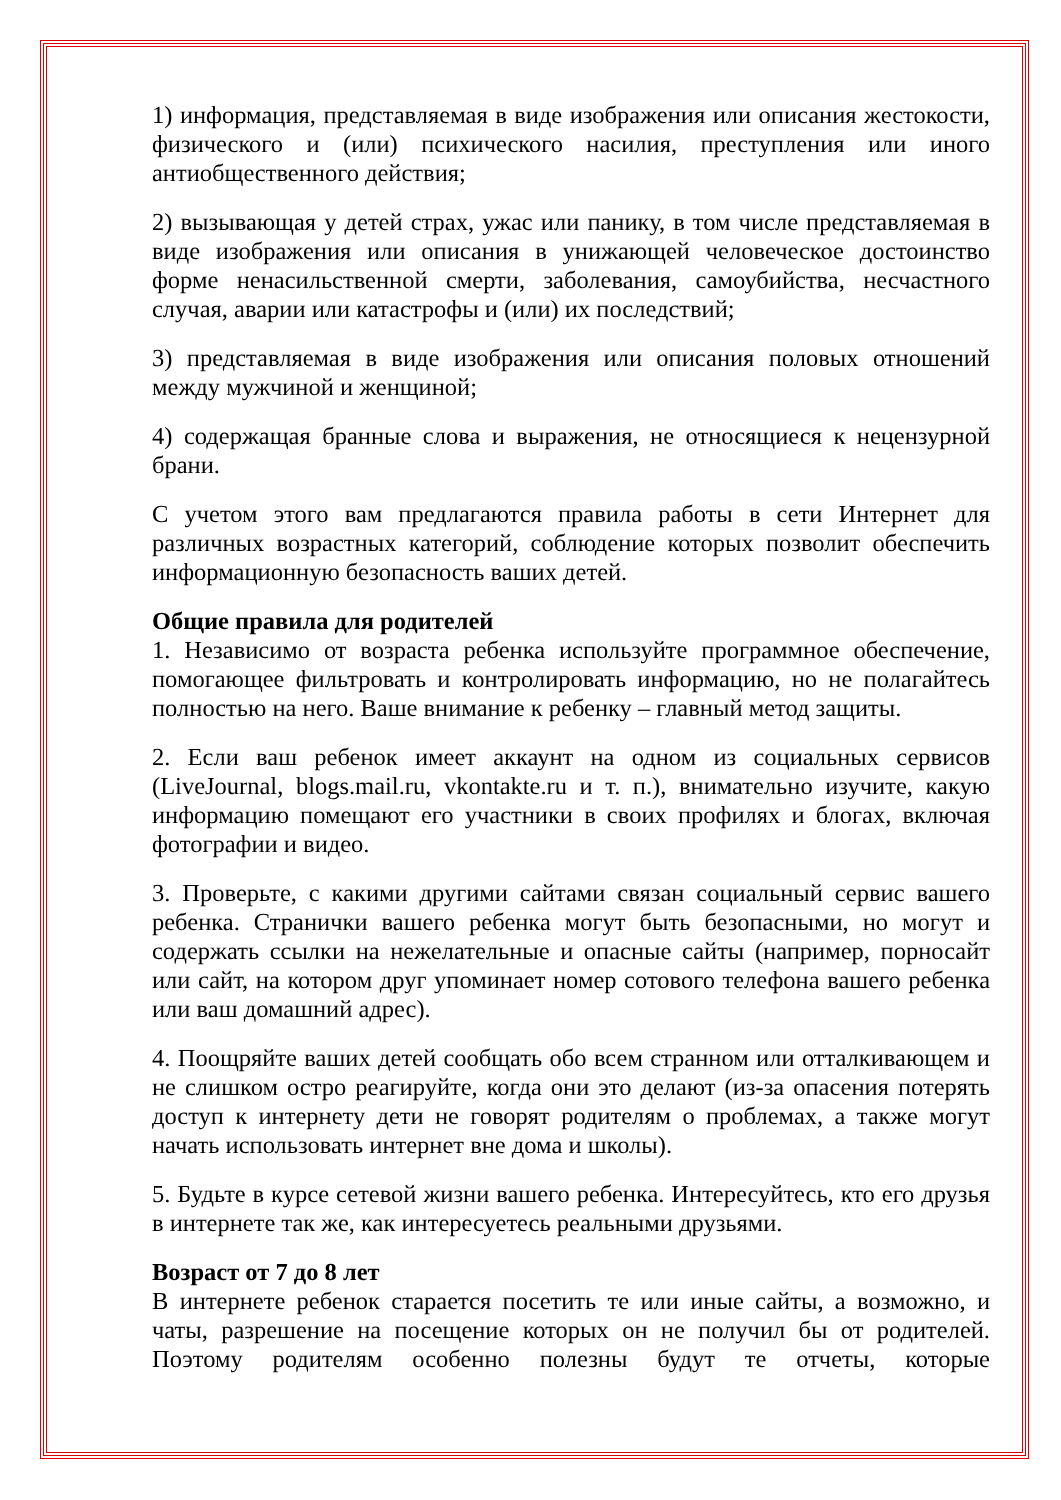1) информация, представляемая в виде изображения или описания жестокости, физического и (или) психического насилия, преступления или иного антиобщественного действия;
2) вызывающая у детей страх, ужас или панику, в том числе представляемая в виде изображения или описания в унижающей человеческое достоинство форме ненасильственной смерти, заболевания, самоубийства, несчастного случая, аварии или катастрофы и (или) их последствий;
3) представляемая в виде изображения или описания половых отношений между мужчиной и женщиной;
4) содержащая бранные слова и выражения, не относящиеся к нецензурной брани.
С учетом этого вам предлагаются правила работы в сети Интернет для различных возрастных категорий, соблюдение которых позволит обеспечить информационную безопасность ваших детей.
Общие правила для родителей
1. Независимо от возраста ребенка используйте программное обеспечение, помогающее фильтровать и контролировать информацию, но не полагайтесь полностью на него. Ваше внимание к ребенку – главный метод защиты.
2. Если ваш ребенок имеет аккаунт на одном из социальных сервисов (LiveJournal, blogs.mail.ru, vkontakte.ru и т. п.), внимательно изучите, какую информацию помещают его участники в своих профилях и блогах, включая фотографии и видео.
3. Проверьте, с какими другими сайтами связан социальный сервис вашего ребенка. Странички вашего ребенка могут быть безопасными, но могут и содержать ссылки на нежелательные и опасные сайты (например, порносайт или сайт, на котором друг упоминает номер сотового телефона вашего ребенка или ваш домашний адрес).
4. Поощряйте ваших детей сообщать обо всем странном или отталкивающем и не слишком остро реагируйте, когда они это делают (из-за опасения потерять доступ к интернету дети не говорят родителям о проблемах, а также могут начать использовать интернет вне дома и школы).
5. Будьте в курсе сетевой жизни вашего ребенка. Интересуйтесь, кто его друзья в интернете так же, как интересуетесь реальными друзьями.
Возраст от 7 до 8 лет
В интернете ребенок старается посетить те или иные сайты, а возможно, и чаты, разрешение на посещение которых он не получил бы от родителей. Поэтому родителям особенно полезны будут те отчеты, которые